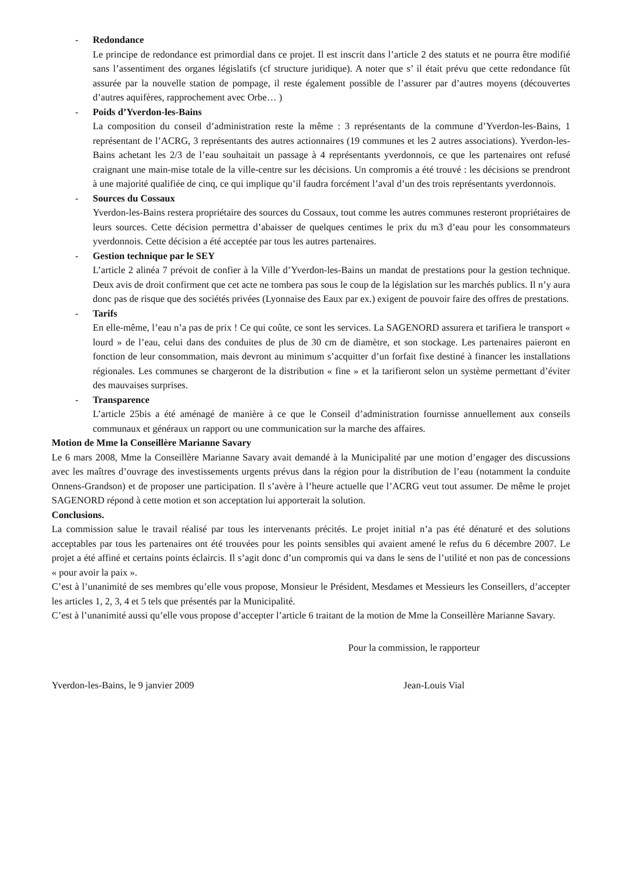- Redondance
Le principe de redondance est primordial dans ce projet. Il est inscrit dans l’article 2 des statuts et ne pourra être modifié sans l’assentiment des organes législatifs (cf structure juridique). A noter que s’ il était prévu que cette redondance fût assurée par la nouvelle station de pompage, il reste également possible de l’assurer par d’autres moyens (découvertes d’autres aquifères, rapprochement avec Orbe… )
- Poids d’Yverdon-les-Bains
La composition du conseil d’administration reste la même : 3 représentants de la commune d’Yverdon-les-Bains, 1 représentant de l’ACRG, 3 représentants des autres actionnaires (19 communes et les 2 autres associations). Yverdon-les-Bains achetant les 2/3 de l’eau souhaitait un passage à 4 représentants yverdonnois, ce que les partenaires ont refusé craignant une main-mise totale de la ville-centre sur les décisions. Un compromis a été trouvé : les décisions se prendront à une majorité qualifiée de cinq, ce qui implique qu’il faudra forcément l’aval d’un des trois représentants yverdonnois.
- Sources du Cossaux
Yverdon-les-Bains restera propriétaire des sources du Cossaux, tout comme les autres communes resteront propriétaires de leurs sources. Cette décision permettra d’abaisser de quelques centimes le prix du m3 d’eau pour les consommateurs yverdonnois. Cette décision a été acceptée par tous les autres partenaires.
- Gestion technique par le SEY
L’article 2 alinéa 7 prévoit de confier à la Ville d’Yverdon-les-Bains un mandat de prestations pour la gestion technique. Deux avis de droit confirment que cet acte ne tombera pas sous le coup de la législation sur les marchés publics. Il n’y aura donc pas de risque que des sociétés privées (Lyonnaise des Eaux par ex.) exigent de pouvoir faire des offres de prestations.
- Tarifs
En elle-même, l’eau n’a pas de prix ! Ce qui coûte, ce sont les services. La SAGENORD assurera et tarifiera le transport « lourd » de l’eau, celui dans des conduites de plus de 30 cm de diamètre, et son stockage. Les partenaires paieront en fonction de leur consommation, mais devront au minimum s’acquitter d’un forfait fixe destiné à financer les installations régionales. Les communes se chargeront de la distribution « fine » et la tarifieront selon un système permettant d’éviter des mauvaises surprises.
- Transparence
L’article 25bis a été aménagé de manière à ce que le Conseil d’administration fournisse annuellement aux conseils communaux et généraux un rapport ou une communication sur la marche des affaires.
Motion de Mme la Conseillère Marianne Savary
Le 6 mars 2008, Mme la Conseillère Marianne Savary avait demandé à la Municipalité par une motion d’engager des discussions avec les maîtres d’ouvrage des investissements urgents prévus dans la région pour la distribution de l’eau (notamment la conduite Onnens-Grandson) et de proposer une participation. Il s’avère à l’heure actuelle que l’ACRG veut tout assumer. De même le projet SAGENORD répond à cette motion et son acceptation lui apporterait la solution.
Conclusions.
La commission salue le travail réalisé par tous les intervenants précités. Le projet initial n’a pas été dénaturé et des solutions acceptables par tous les partenaires ont été trouvées pour les points sensibles qui avaient amené le refus du 6 décembre 2007. Le projet a été affiné et certains points éclaircis. Il s’agit donc d’un compromis qui va dans le sens de l’utilité et non pas de concessions « pour avoir la paix ».
C’est à l’unanimité de ses membres qu’elle vous propose, Monsieur le Président, Mesdames et Messieurs les Conseillers, d’accepter les articles 1, 2, 3, 4 et 5 tels que présentés par la Municipalité.
C’est à l’unanimité aussi qu’elle vous propose d’accepter l’article 6 traitant de la motion de Mme la Conseillère Marianne Savary.
Pour la commission, le rapporteur
Yverdon-les-Bains, le 9 janvier 2009 Jean-Louis Vial